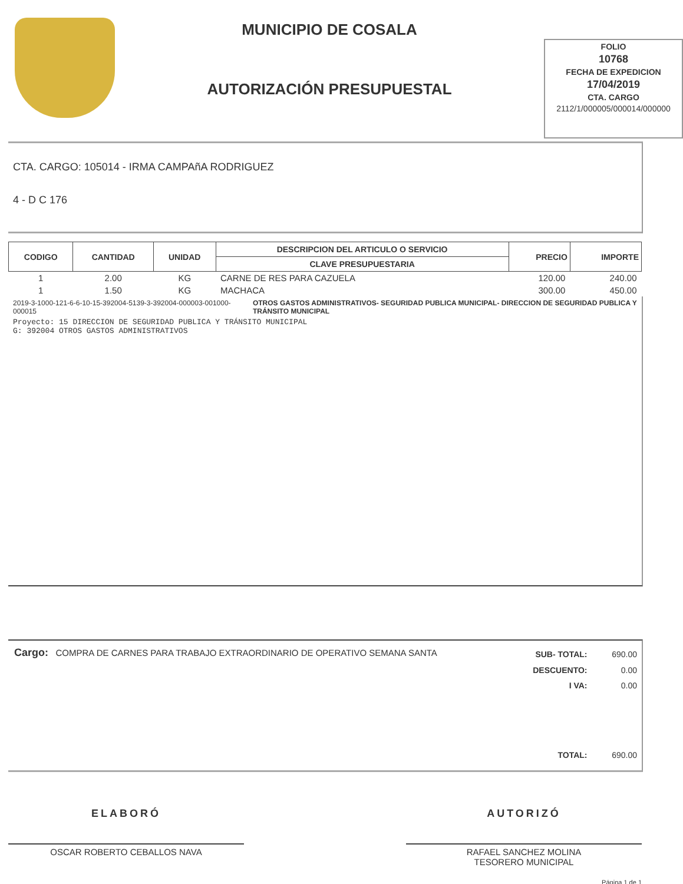MUNICIPIO DE COSALA
AUTORIZACIÓN PRESUPUESTAL
FOLIO
10768
FECHA DE EXPEDICION
17/04/2019
CTA. CARGO
2112/1/000005/000014/000000
CTA. CARGO: 105014 - IRMA CAMPAñA RODRIGUEZ
4 - D C 176
| CODIGO | CANTIDAD | UNIDAD | DESCRIPCION DEL ARTICULO O SERVICIO | PRECIO | IMPORTE |
| --- | --- | --- | --- | --- | --- |
| | | | CLAVE PRESUPUESTARIA | | |
| 1 | 2.00 | KG | CARNE DE RES PARA CAZUELA | 120.00 | 240.00 |
| 1 | 1.50 | KG | MACHACA | 300.00 | 450.00 |
2019-3-1000-121-6-6-10-15-392004-5139-3-392004-000003-001000-000015 OTROS GASTOS ADMINISTRATIVOS- SEGURIDAD PUBLICA MUNICIPAL- DIRECCION DE SEGURIDAD PUBLICA Y TRÁNSITO MUNICIPAL
Proyecto: 15 DIRECCION DE SEGURIDAD PUBLICA Y TRÁNSITO MUNICIPAL
G: 392004 OTROS GASTOS ADMINISTRATIVOS
Cargo: COMPRA DE CARNES PARA TRABAJO EXTRAORDINARIO DE OPERATIVO SEMANA SANTA
| SUB- TOTAL: | 690.00 |
| DESCUENTO: | 0.00 |
| I VA: | 0.00 |
| TOTAL: | 690.00 |
ELABORÓ
OSCAR ROBERTO CEBALLOS NAVA
AUTORIZÓ
RAFAEL SANCHEZ MOLINA
TESORERO MUNICIPAL
Página 1 de 1